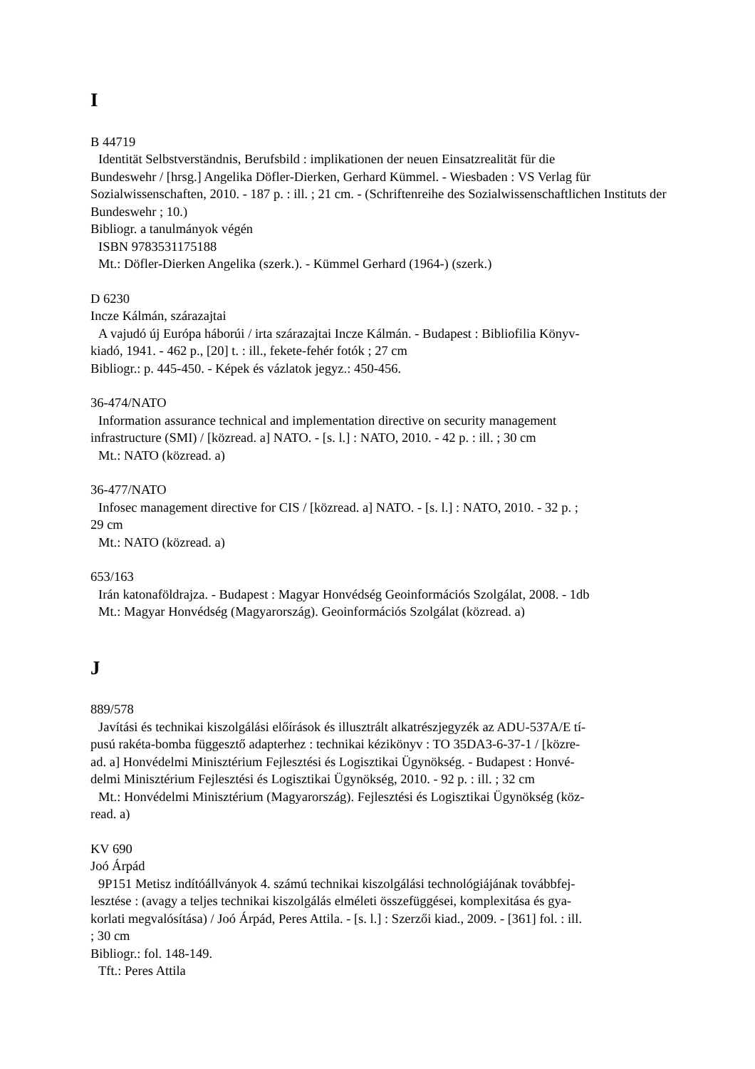I
B 44719
Identität Selbstverständnis, Berufsbild : implikationen der neuen Einsatzrealität für die
Bundeswehr / [hrsg.] Angelika Döfler-Dierken, Gerhard Kümmel. - Wiesbaden : VS Verlag für Sozialwissenschaften, 2010. - 187 p. : ill. ; 21 cm. - (Schriftenreihe des Sozialwissenschaftlichen Instituts der Bundeswehr ; 10.)
Bibliogr. a tanulmányok végén
ISBN 9783531175188
Mt.: Döfler-Dierken Angelika (szerk.). - Kümmel Gerhard (1964-) (szerk.)
D 6230
Incze Kálmán, szárazajtai
A vajudó új Európa háborúi / irta szárazajtai Incze Kálmán. - Budapest : Bibliofilia Könyv-
kiadó, 1941. - 462 p., [20] t. : ill., fekete-fehér fotók ; 27 cm
Bibliogr.: p. 445-450. - Képek és vázlatok jegyz.: 450-456.
36-474/NATO
Information assurance technical and implementation directive on security management
infrastructure (SMI) / [közread. a] NATO. - [s. l.] : NATO, 2010. - 42 p. : ill. ; 30 cm
Mt.: NATO (közread. a)
36-477/NATO
Infosec management directive for CIS / [közread. a] NATO. - [s. l.] : NATO, 2010. - 32 p. ;
29 cm
Mt.: NATO (közread. a)
653/163
Irán katonaföldrajza. - Budapest : Magyar Honvédség Geoinformációs Szolgálat, 2008. - 1db
Mt.: Magyar Honvédség (Magyarország). Geoinformációs Szolgálat (közread. a)
J
889/578
Javítási és technikai kiszolgálási előírások és illusztrált alkatrészjegyzék az ADU-537A/E tí-
pusú rakéta-bomba függesztő adapterhez : technikai kézikönyv : TO 35DA3-6-37-1 / [közre-
ad. a] Honvédelmi Minisztérium Fejlesztési és Logisztikai Ügynökség. - Budapest : Honvé-
delmi Minisztérium Fejlesztési és Logisztikai Ügynökség, 2010. - 92 p. : ill. ; 32 cm
Mt.: Honvédelmi Minisztérium (Magyarország). Fejlesztési és Logisztikai Ügynökség (köz-
read. a)
KV 690
Joó Árpád
9P151 Metisz indítóállványok 4. számú technikai kiszolgálási technológiájának továbbfej-
lesztése : (avagy a teljes technikai kiszolgálás elméleti összefüggései, komplexitása és gya-
korlati megvalósítása) / Joó Árpád, Peres Attila. - [s. l.] : Szerzői kiad., 2009. - [361] fol. : ill.
; 30 cm
Bibliogr.: fol. 148-149.
Tft.: Peres Attila